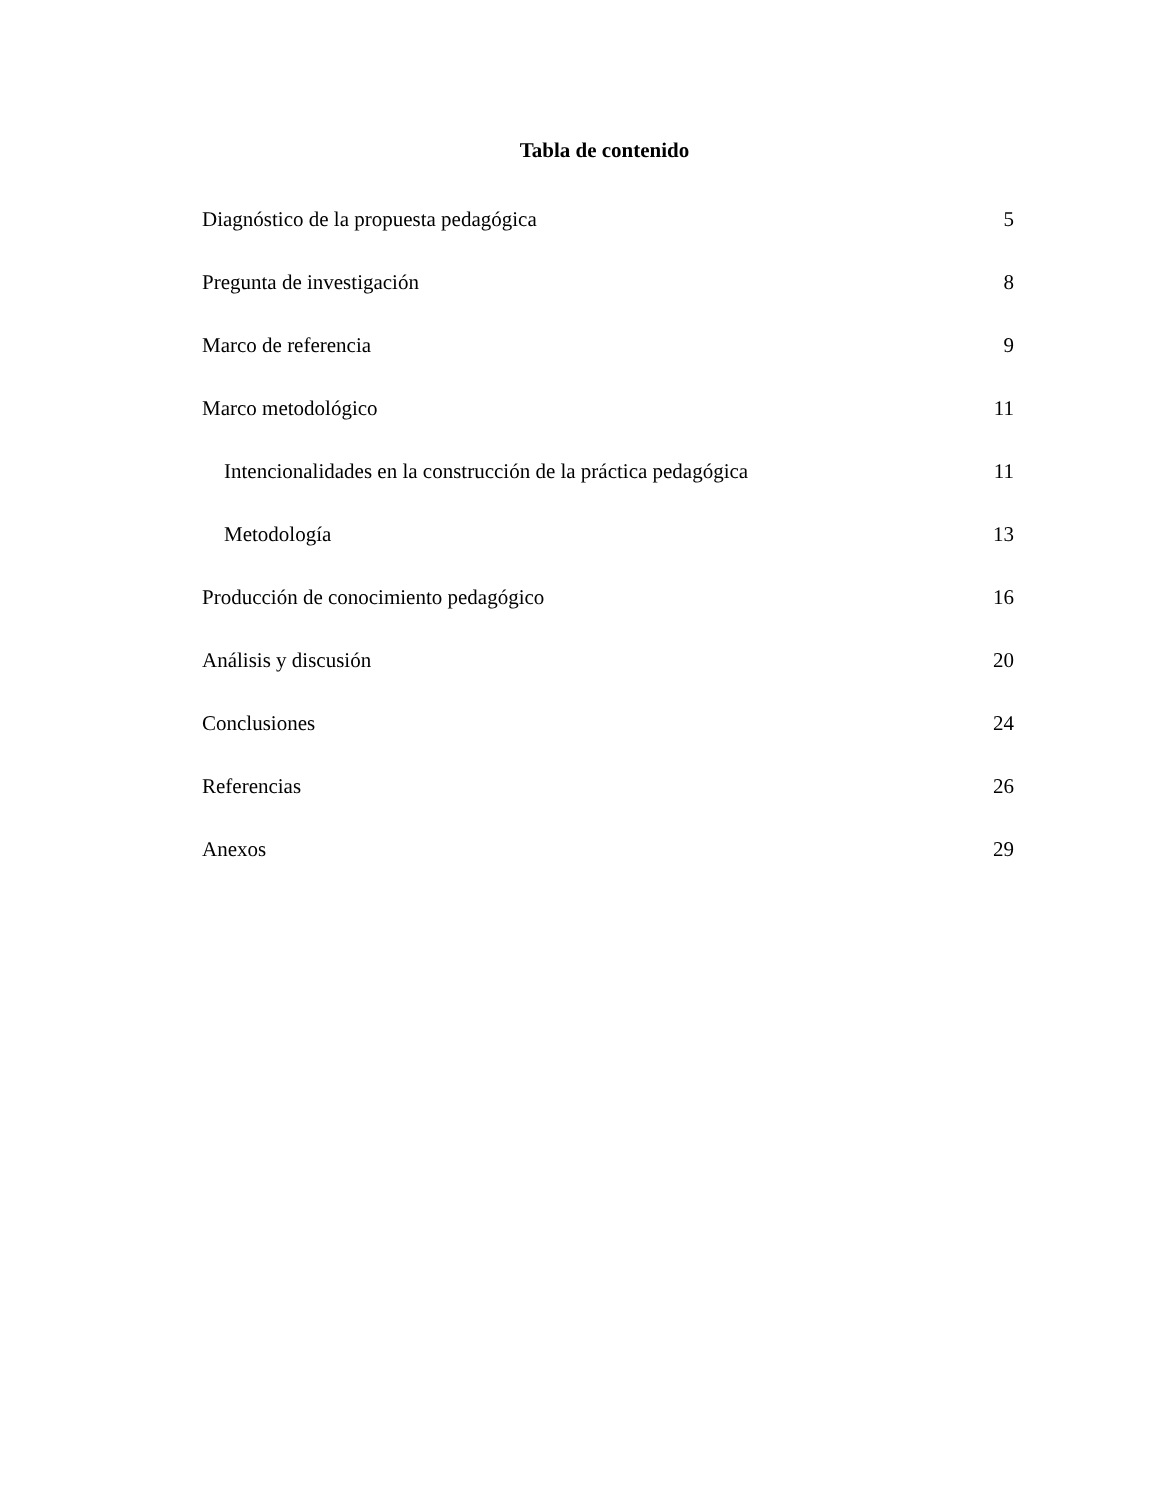Tabla de contenido
Diagnóstico de la propuesta pedagógica 5
Pregunta de investigación 8
Marco de referencia 9
Marco metodológico 11
Intencionalidades en la construcción de la práctica pedagógica 11
Metodología 13
Producción de conocimiento pedagógico 16
Análisis y discusión 20
Conclusiones 24
Referencias 26
Anexos 29